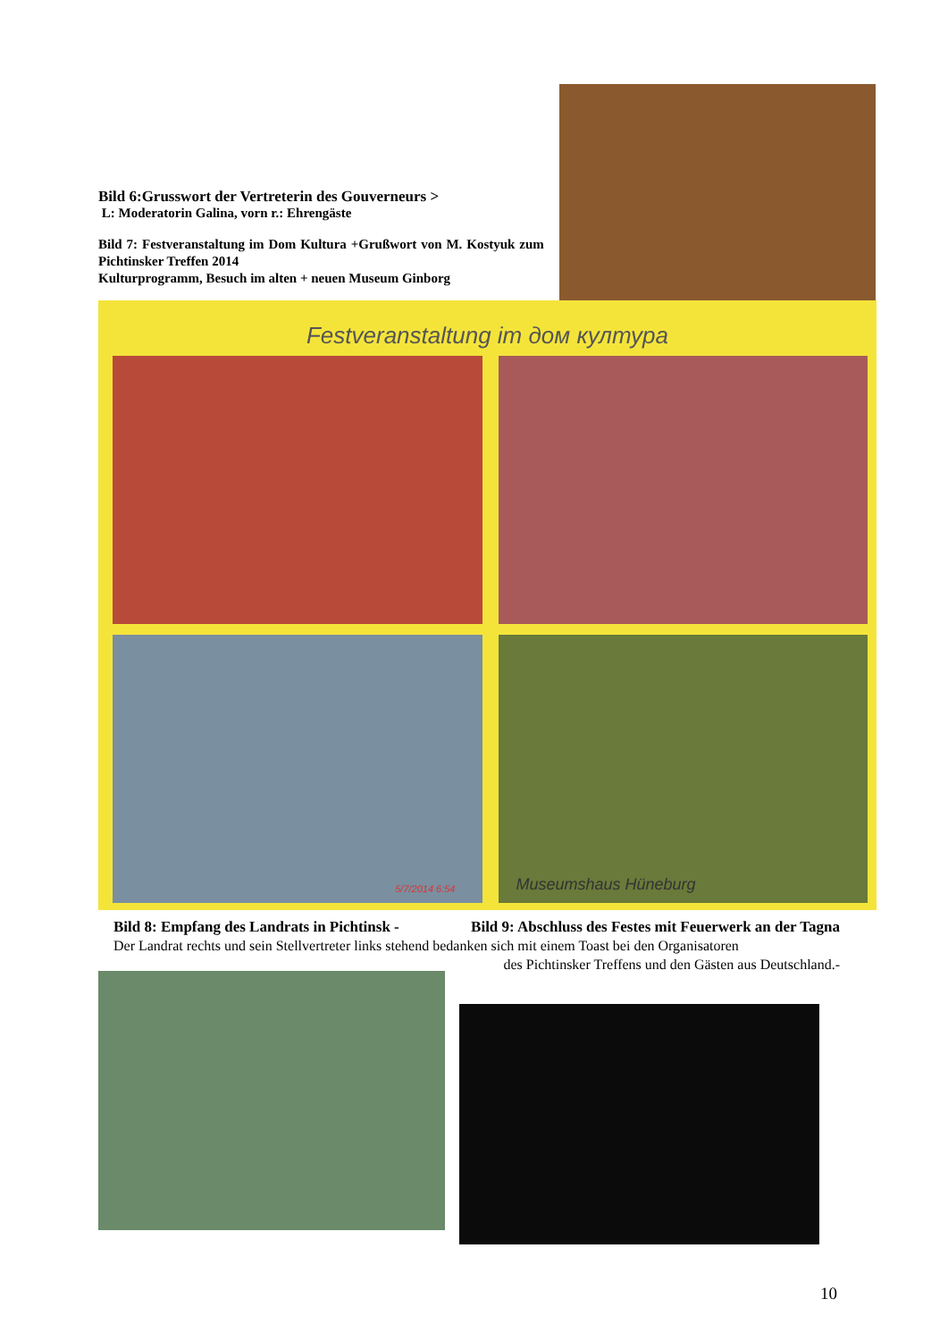Bild 6:Grusswort der Vertreterin des Gouverneurs >
L: Moderatorin Galina, vorn r.: Ehrengäste
Bild 7: Festveranstaltung im Dom Kultura +Grußwort von M. Kostyuk zum Pichtinsker Treffen 2014
Kulturprogramm, Besuch im alten + neuen Museum Ginborg
Festveranstaltung im дом култура
5/7/2014 6:54
Museumshaus Hüneburg
Bild 8: Empfang des Landrats in Pichtinsk - Bild 9: Abschluss des Festes mit Feuerwerk an der Tagna
Der Landrat rechts und sein Stellvertreter links stehend bedanken sich mit einem Toast bei den Organisatoren
des Pichtinsker Treffens und den Gästen aus Deutschland.-
10